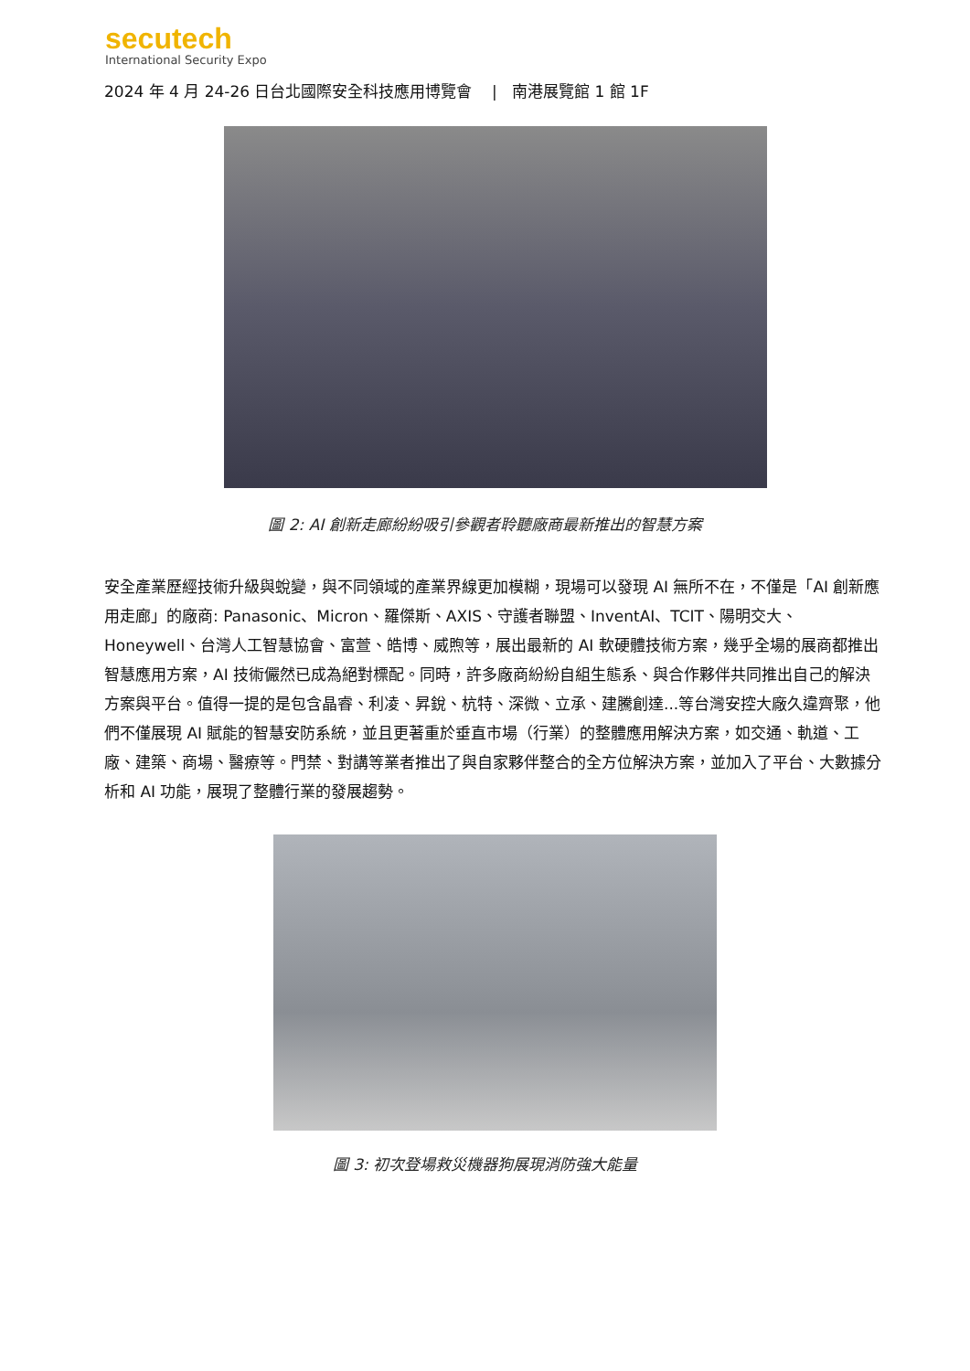secutech
International Security Expo
2024 年 4 月 24-26 日台北國際安全科技應用博覽會 | 南港展覽館 1 館 1F
圖 2: AI 創新走廊紛紛吸引參觀者聆聽廠商最新推出的智慧方案
安全產業歷經技術升級與蛻變，與不同領域的產業界線更加模糊，現場可以發現 AI 無所不在，不僅是「AI 創新應用走廊」的廠商: Panasonic、Micron、羅傑斯、AXIS、守護者聯盟、InventAI、TCIT、陽明交大、Honeywell、台灣人工智慧協會、富萱、皓博、威煦等，展出最新的 AI 軟硬體技術方案，幾乎全場的展商都推出智慧應用方案，AI 技術儼然已成為絕對標配。同時，許多廠商紛紛自組生態系、與合作夥伴共同推出自己的解決方案與平台。值得一提的是包含晶睿、利凌、昇銳、杭特、深微、立承、建騰創達...等台灣安控大廠久違齊聚，他們不僅展現 AI 賦能的智慧安防系統，並且更著重於垂直市場（行業）的整體應用解決方案，如交通、軌道、工廠、建築、商場、醫療等。門禁、對講等業者推出了與自家夥伴整合的全方位解決方案，並加入了平台、大數據分析和 AI 功能，展現了整體行業的發展趨勢。
圖 3: 初次登場救災機器狗展現消防強大能量